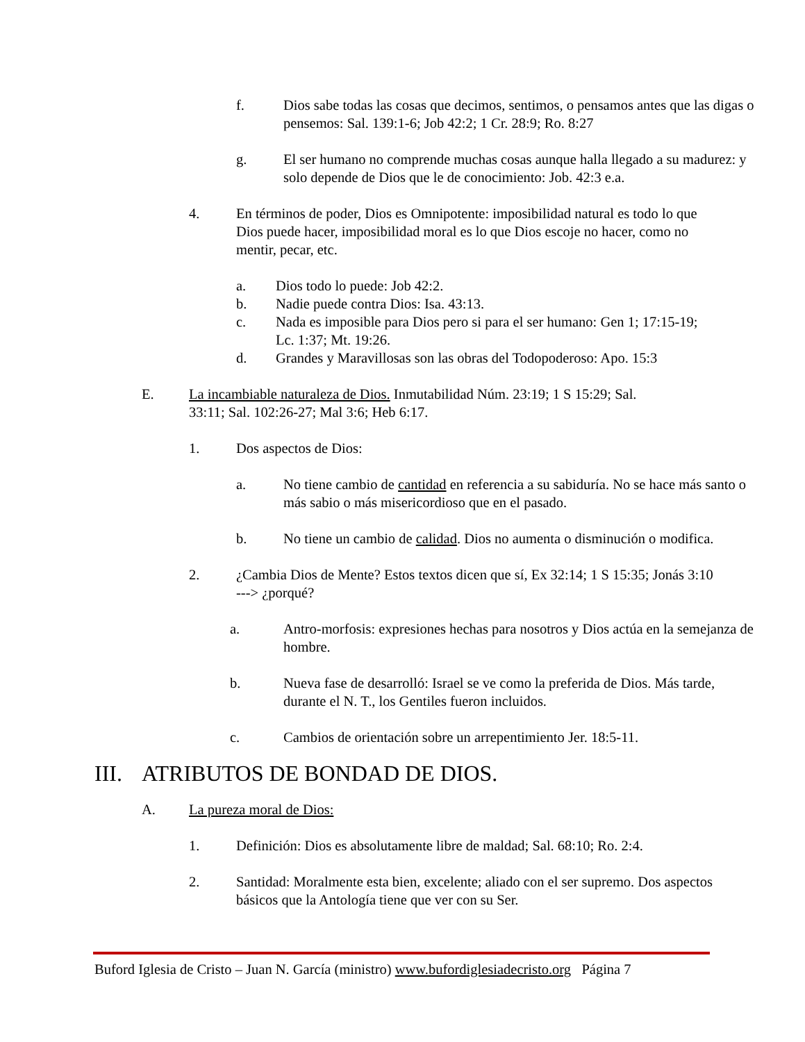f. Dios sabe todas las cosas que decimos, sentimos, o pensamos antes que las digas o pensemos: Sal. 139:1-6; Job 42:2; 1 Cr. 28:9; Ro. 8:27
g. El ser humano no comprende muchas cosas aunque halla llegado a su madurez: y solo depende de Dios que le de conocimiento: Job. 42:3 e.a.
4. En términos de poder, Dios es Omnipotente: imposibilidad natural es todo lo que Dios puede hacer, imposibilidad moral es lo que Dios escoje no hacer, como no mentir, pecar, etc.
a. Dios todo lo puede: Job 42:2.
b. Nadie puede contra Dios: Isa. 43:13.
c. Nada es imposible para Dios pero si para el ser humano: Gen 1; 17:15-19; Lc. 1:37; Mt. 19:26.
d. Grandes y Maravillosas son las obras del Todopoderoso: Apo. 15:3
E. La incambiable naturaleza de Dios. Inmutabilidad Núm. 23:19; 1 S 15:29; Sal. 33:11; Sal. 102:26-27; Mal 3:6; Heb 6:17.
1. Dos aspectos de Dios:
a. No tiene cambio de cantidad en referencia a su sabiduría. No se hace más santo o más sabio o más misericordioso que en el pasado.
b. No tiene un cambio de calidad. Dios no aumenta o disminución o modifica.
2. ¿Cambia Dios de Mente? Estos textos dicen que sí, Ex 32:14; 1 S 15:35; Jonás 3:10 ---> ¿porqué?
a. Antro-morfosis: expresiones hechas para nosotros y Dios actúa en la semejanza de hombre.
b. Nueva fase de desarrolló: Israel se ve como la preferida de Dios. Más tarde, durante el N. T., los Gentiles fueron incluidos.
c. Cambios de orientación sobre un arrepentimiento Jer. 18:5-11.
III. ATRIBUTOS DE BONDAD DE DIOS.
A. La pureza moral de Dios:
1. Definición: Dios es absolutamente libre de maldad; Sal. 68:10; Ro. 2:4.
2. Santidad: Moralmente esta bien, excelente; aliado con el ser supremo. Dos aspectos básicos que la Antología tiene que ver con su Ser.
Buford Iglesia de Cristo – Juan N. García (ministro) www.bufordiglesiadecristo.org Página 7